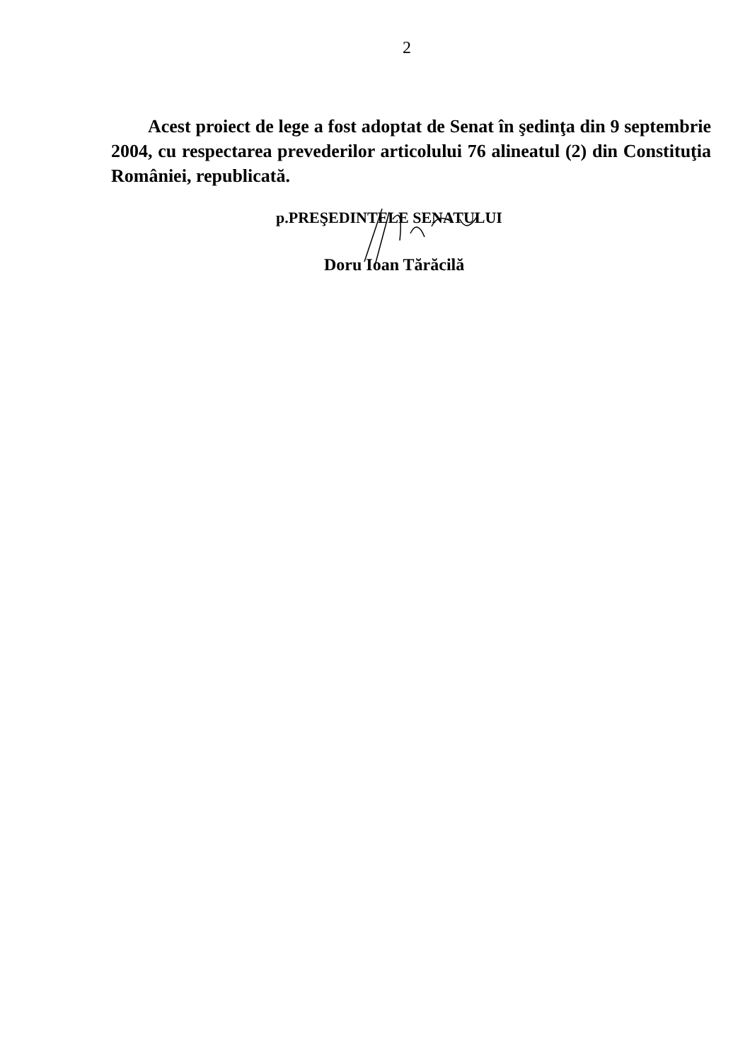2
Acest proiect de lege a fost adoptat de Senat în şedinţa din 9 septembrie 2004, cu respectarea prevederilor articolului 76 alineatul (2) din Constituţia României, republicată.
p.PREŞEDINTELE SENATULUI
Doru Ioan Tărăcilă